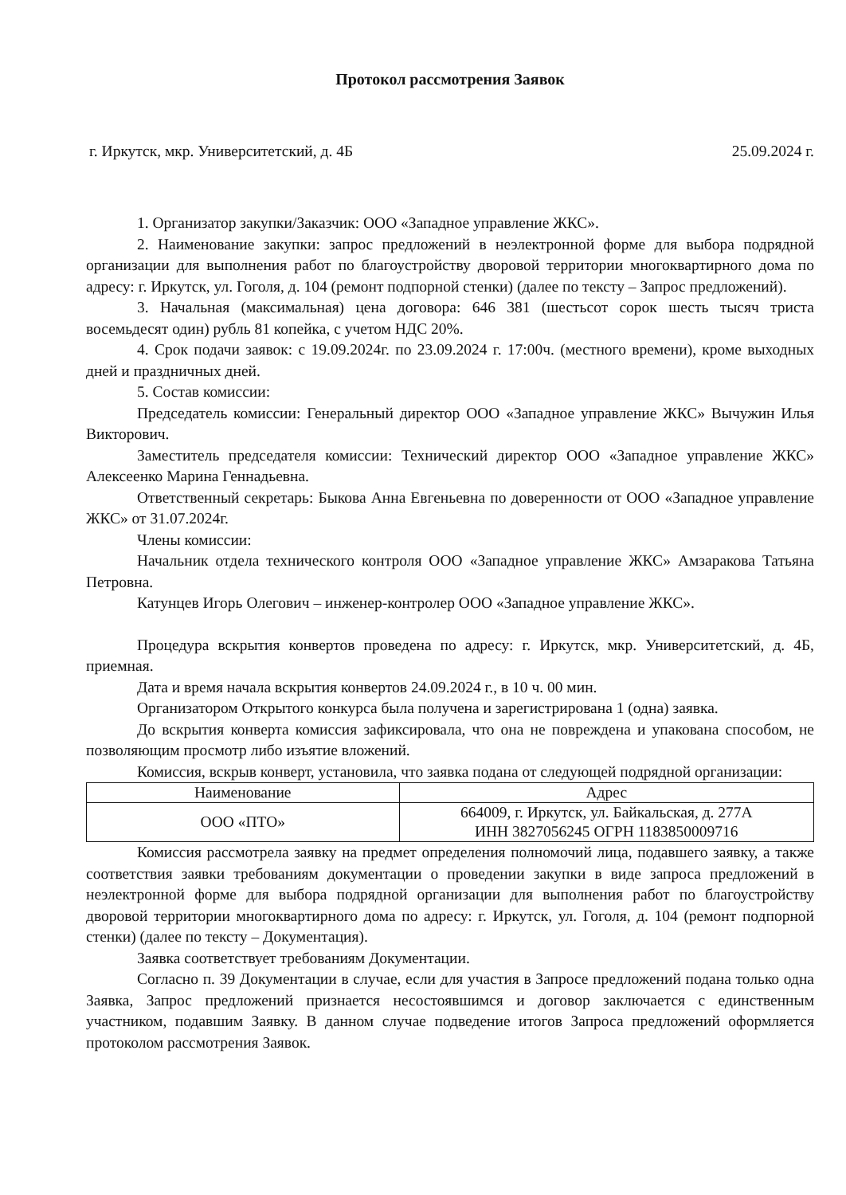Протокол рассмотрения Заявок
г. Иркутск, мкр. Университетский, д. 4Б 25.09.2024 г.
1. Организатор закупки/Заказчик: ООО «Западное управление ЖКС».
2. Наименование закупки: запрос предложений в неэлектронной форме для выбора подрядной организации для выполнения работ по благоустройству дворовой территории многоквартирного дома по адресу: г. Иркутск, ул. Гоголя, д. 104 (ремонт подпорной стенки) (далее по тексту – Запрос предложений).
3. Начальная (максимальная) цена договора: 646 381 (шестьсот сорок шесть тысяч триста восемьдесят один) рубль 81 копейка, с учетом НДС 20%.
4. Срок подачи заявок: с 19.09.2024г. по 23.09.2024 г. 17:00ч. (местного времени), кроме выходных дней и праздничных дней.
5. Состав комиссии:
Председатель комиссии: Генеральный директор ООО «Западное управление ЖКС» Вычужин Илья Викторович.
Заместитель председателя комиссии: Технический директор ООО «Западное управление ЖКС» Алексеенко Марина Геннадьевна.
Ответственный секретарь: Быкова Анна Евгеньевна по доверенности от ООО «Западное управление ЖКС» от 31.07.2024г.
Члены комиссии:
Начальник отдела технического контроля ООО «Западное управление ЖКС» Амзаракова Татьяна Петровна.
Катунцев Игорь Олегович – инженер-контролер ООО «Западное управление ЖКС».
Процедура вскрытия конвертов проведена по адресу: г. Иркутск, мкр. Университетский, д. 4Б, приемная.
Дата и время начала вскрытия конвертов 24.09.2024 г., в 10 ч. 00 мин.
Организатором Открытого конкурса была получена и зарегистрирована 1 (одна) заявка.
До вскрытия конверта комиссия зафиксировала, что она не повреждена и упакована способом, не позволяющим просмотр либо изъятие вложений.
Комиссия, вскрыв конверт, установила, что заявка подана от следующей подрядной организации:
| Наименование | Адрес |
| --- | --- |
| ООО «ПТО» | 664009, г. Иркутск, ул. Байкальская, д. 277А ИНН 3827056245 ОГРН 1183850009716 |
Комиссия рассмотрела заявку на предмет определения полномочий лица, подавшего заявку, а также соответствия заявки требованиям документации о проведении закупки в виде запроса предложений в неэлектронной форме для выбора подрядной организации для выполнения работ по благоустройству дворовой территории многоквартирного дома по адресу: г. Иркутск, ул. Гоголя, д. 104 (ремонт подпорной стенки) (далее по тексту – Документация).
Заявка соответствует требованиям Документации.
Согласно п. 39 Документации в случае, если для участия в Запросе предложений подана только одна Заявка, Запрос предложений признается несостоявшимся и договор заключается с единственным участником, подавшим Заявку. В данном случае подведение итогов Запроса предложений оформляется протоколом рассмотрения Заявок.